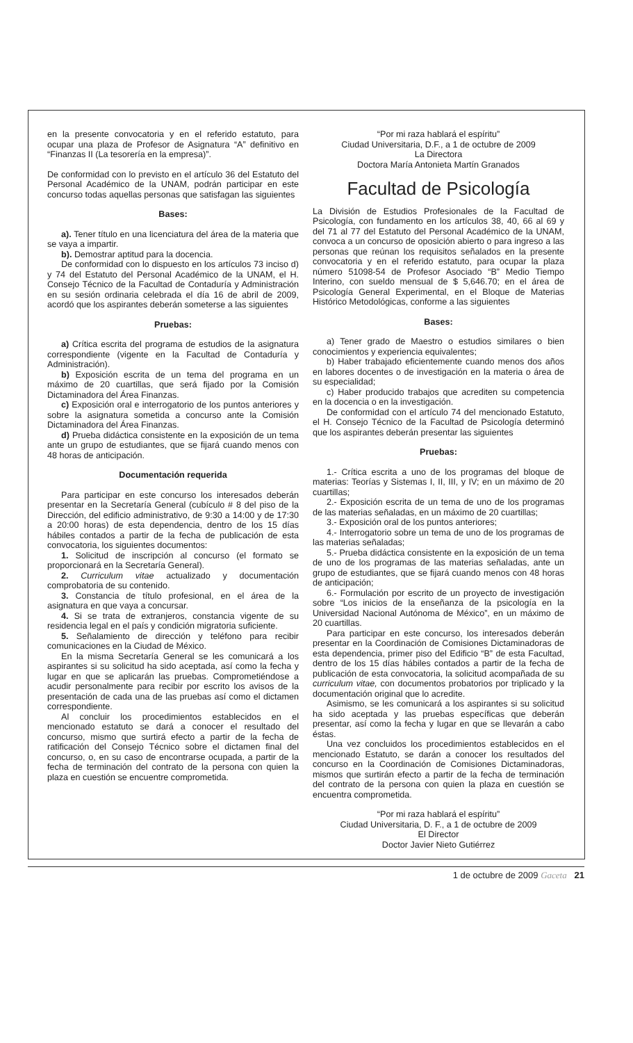en la presente convocatoria y en el referido estatuto, para ocupar una plaza de Profesor de Asignatura “A” definitivo en “Finanzas II (La tesorería en la empresa)”.
De conformidad con lo previsto en el artículo 36 del Estatuto del Personal Académico de la UNAM, podrán participar en este concurso todas aquellas personas que satisfagan las siguientes
Bases:
a). Tener título en una licenciatura del área de la materia que se vaya a impartir.
b). Demostrar aptitud para la docencia.
De conformidad con lo dispuesto en los artículos 73 inciso d) y 74 del Estatuto del Personal Académico de la UNAM, el H. Consejo Técnico de la Facultad de Contaduría y Administración en su sesión ordinaria celebrada el día 16 de abril de 2009, acordó que los aspirantes deberán someterse a las siguientes
Pruebas:
a) Crítica escrita del programa de estudios de la asignatura correspondiente (vigente en la Facultad de Contaduría y Administración).
b) Exposición escrita de un tema del programa en un máximo de 20 cuartillas, que será fijado por la Comisión Dictaminadora del Área Finanzas.
c) Exposición oral e interrogatorio de los puntos anteriores y sobre la asignatura sometida a concurso ante la Comisión Dictaminadora del Área Finanzas.
d) Prueba didáctica consistente en la exposición de un tema ante un grupo de estudiantes, que se fijará cuando menos con 48 horas de anticipación.
Documentación requerida
Para participar en este concurso los interesados deberán presentar en la Secretaría General (cubículo # 8 del piso de la Dirección, del edificio administrativo, de 9:30 a 14:00 y de 17:30 a 20:00 horas) de esta dependencia, dentro de los 15 días hábiles contados a partir de la fecha de publicación de esta convocatoria, los siguientes documentos:
1. Solicitud de inscripción al concurso (el formato se proporcionará en la Secretaría General).
2. Curriculum vitae actualizado y documentación comprobatoria de su contenido.
3. Constancia de título profesional, en el área de la asignatura en que vaya a concursar.
4. Si se trata de extranjeros, constancia vigente de su residencia legal en el país y condición migratoria suficiente.
5. Señalamiento de dirección y teléfono para recibir comunicaciones en la Ciudad de México.
En la misma Secretaría General se les comunicará a los aspirantes si su solicitud ha sido aceptada, así como la fecha y lugar en que se aplicarán las pruebas. Comprometiéndose a acudir personalmente para recibir por escrito los avisos de la presentación de cada una de las pruebas así como el dictamen correspondiente.
Al concluir los procedimientos establecidos en el mencionado estatuto se dará a conocer el resultado del concurso, mismo que surtirá efecto a partir de la fecha de ratificación del Consejo Técnico sobre el dictamen final del concurso, o, en su caso de encontrarse ocupada, a partir de la fecha de terminación del contrato de la persona con quien la plaza en cuestión se encuentre comprometida.
“Por mi raza hablará el espíritu”
Ciudad Universitaria, D.F., a 1 de octubre de 2009
La Directora
Doctora María Antonieta Martín Granados
Facultad de Psicología
La División de Estudios Profesionales de la Facultad de Psicología, con fundamento en los artículos 38, 40, 66 al 69 y del 71 al 77 del Estatuto del Personal Académico de la UNAM, convoca a un concurso de oposición abierto o para ingreso a las personas que reúnan los requisitos señalados en la presente convocatoria y en el referido estatuto, para ocupar la plaza número 51098-54 de Profesor Asociado “B” Medio Tiempo Interino, con sueldo mensual de $ 5,646.70; en el área de Psicología General Experimental, en el Bloque de Materias Histórico Metodológicas, conforme a las siguientes
Bases:
a) Tener grado de Maestro o estudios similares o bien conocimientos y experiencia equivalentes;
b) Haber trabajado eficientemente cuando menos dos años en labores docentes o de investigación en la materia o área de su especialidad;
c) Haber producido trabajos que acrediten su competencia en la docencia o en la investigación.
De conformidad con el artículo 74 del mencionado Estatuto, el H. Consejo Técnico de la Facultad de Psicología determinó que los aspirantes deberán presentar las siguientes
Pruebas:
1.- Crítica escrita a uno de los programas del bloque de materias: Teorías y Sistemas I, II, III, y IV; en un máximo de 20 cuartillas;
2.- Exposición escrita de un tema de uno de los programas de las materias señaladas, en un máximo de 20 cuartillas;
3.- Exposición oral de los puntos anteriores;
4.- Interrogatorio sobre un tema de uno de los programas de las materias señaladas;
5.- Prueba didáctica consistente en la exposición de un tema de uno de los programas de las materias señaladas, ante un grupo de estudiantes, que se fijará cuando menos con 48 horas de anticipación;
6.- Formulación por escrito de un proyecto de investigación sobre “Los inicios de la enseñanza de la psicología en la Universidad Nacional Autónoma de México”, en un máximo de 20 cuartillas.
Para participar en este concurso, los interesados deberán presentar en la Coordinación de Comisiones Dictaminadoras de esta dependencia, primer piso del Edificio “B” de esta Facultad, dentro de los 15 días hábiles contados a partir de la fecha de publicación de esta convocatoria, la solicitud acompañada de su curriculum vitae, con documentos probatorios por triplicado y la documentación original que lo acredite.
Asimismo, se les comunicará a los aspirantes si su solicitud ha sido aceptada y las pruebas específicas que deberán presentar, así como la fecha y lugar en que se llevarán a cabo éstas.
Una vez concluidos los procedimientos establecidos en el mencionado Estatuto, se darán a conocer los resultados del concurso en la Coordinación de Comisiones Dictaminadoras, mismos que surtirán efecto a partir de la fecha de terminación del contrato de la persona con quien la plaza en cuestión se encuentra comprometida.
“Por mi raza hablará el espíritu”
Ciudad Universitaria, D. F., a 1 de octubre de 2009
El Director
Doctor Javier Nieto Gutiérrez
1 de octubre de 2009 Gaceta 21